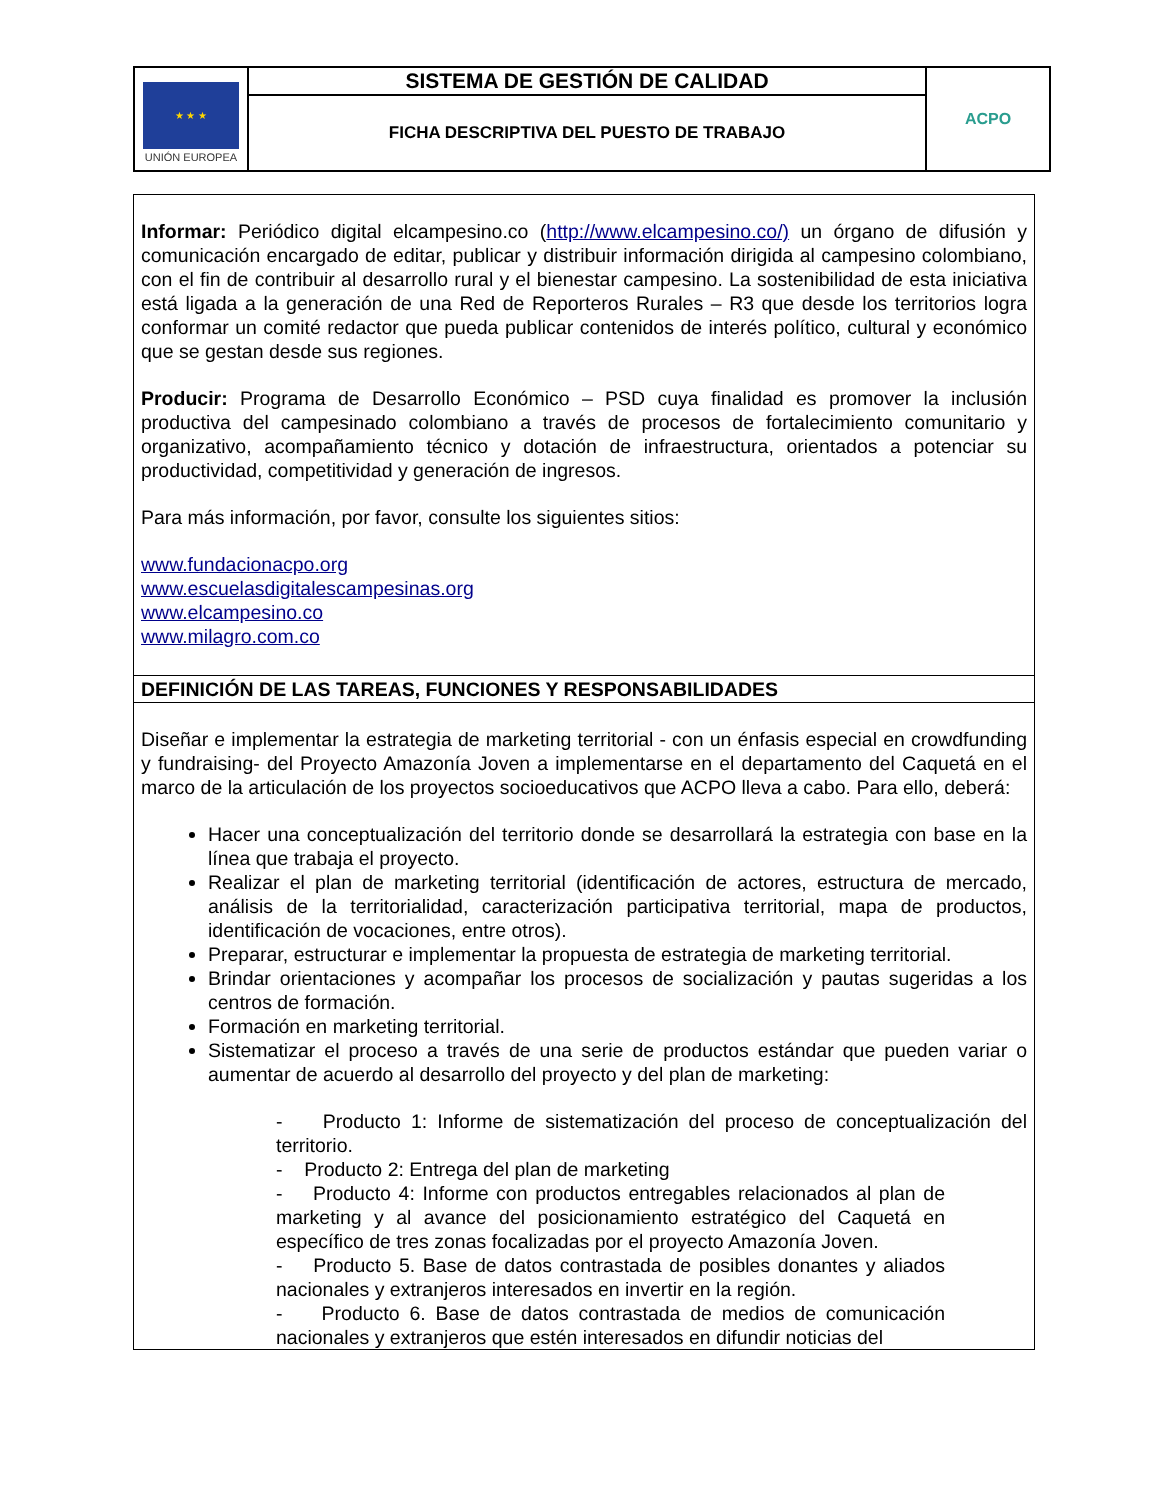| ★ ★ ★ UNIÓN EUROPEA | SISTEMA DE GESTIÓN DE CALIDAD | ACPO |
| | FICHA DESCRIPTIVA DEL PUESTO DE TRABAJO | |
| Informar: Periódico digital elcampesino.co ( http://www.elcampesino.co/) un órgano de difusión y comunicación encargado de editar, publicar y distribuir información dirigida al campesino colombiano, con el fin de contribuir al desarrollo rural y el bienestar campesino. La sostenibilidad de esta iniciativa está ligada a la generación de una Red de Reporteros Rurales – R3 que desde los territorios logra conformar un comité redactor que pueda publicar contenidos de interés político, cultural y económico que se gestan desde sus regiones. Producir: Programa de Desarrollo Económico – PSD cuya finalidad es promover la inclusión productiva del campesinado colombiano a través de procesos de fortalecimiento comunitario y organizativo, acompañamiento técnico y dotación de infraestructura, orientados a potenciar su productividad, competitividad y generación de ingresos. Para más información, por favor, consulte los siguientes sitios: www.fundacionacpo.org www.escuelasdigitalescampesinas.org www.elcampesino.co www.milagro.com.co |
| DEFINICIÓN DE LAS TAREAS, FUNCIONES Y RESPONSABILIDADES |
| Diseñar e implementar la estrategia de marketing territorial - con un énfasis especial en crowdfunding y fundraising- del Proyecto Amazonía Joven a implementarse en el departamento del Caquetá en el marco de la articulación de los proyectos socioeducativos que ACPO lleva a cabo. Para ello, deberá: Hacer una conceptualización del territorio donde se desarrollará la estrategia con base en la línea que trabaja el proyecto. Realizar el plan de marketing territorial (identificación de actores, estructura de mercado, análisis de la territorialidad, caracterización participativa territorial, mapa de productos, identificación de vocaciones, entre otros). Preparar, estructurar e implementar la propuesta de estrategia de marketing territorial. Brindar orientaciones y acompañar los procesos de socialización y pautas sugeridas a los centros de formación. Formación en marketing territorial. Sistematizar el proceso a través de una serie de productos estándar que pueden variar o aumentar de acuerdo al desarrollo del proyecto y del plan de marketing: - Producto 1: Informe de sistematización del proceso de conceptualización del territorio. - Producto 2: Entrega del plan de marketing - Producto 4: Informe con productos entregables relacionados al plan de marketing y al avance del posicionamiento estratégico del Caquetá en específico de tres zonas focalizadas por el proyecto Amazonía Joven. - Producto 5. Base de datos contrastada de posibles donantes y aliados nacionales y extranjeros interesados en invertir en la región. - Producto 6. Base de datos contrastada de medios de comunicación nacionales y extranjeros que estén interesados en difundir noticias del |